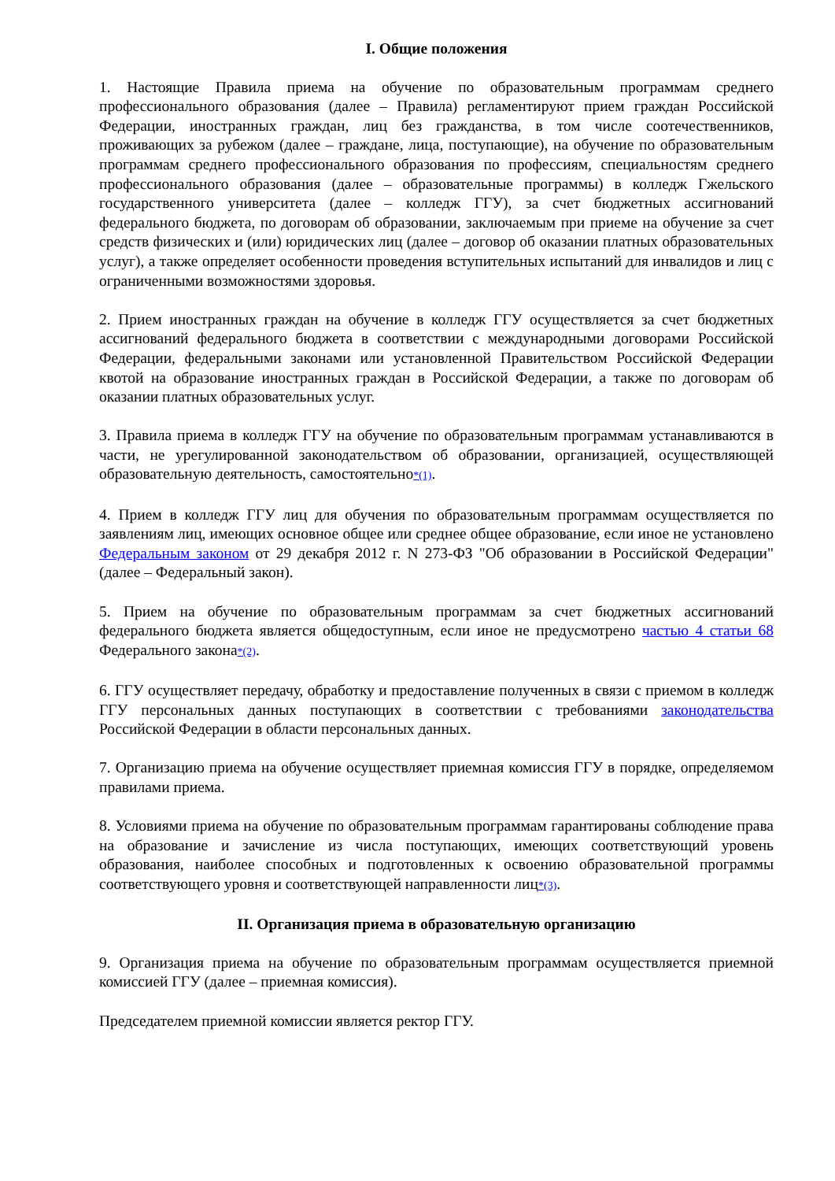I. Общие положения
1. Настоящие Правила приема на обучение по образовательным программам среднего профессионального образования (далее – Правила) регламентируют прием граждан Российской Федерации, иностранных граждан, лиц без гражданства, в том числе соотечественников, проживающих за рубежом (далее – граждане, лица, поступающие), на обучение по образовательным программам среднего профессионального образования по профессиям, специальностям среднего профессионального образования (далее – образовательные программы) в колледж Гжельского государственного университета (далее – колледж ГГУ), за счет бюджетных ассигнований федерального бюджета, по договорам об образовании, заключаемым при приеме на обучение за счет средств физических и (или) юридических лиц (далее – договор об оказании платных образовательных услуг), а также определяет особенности проведения вступительных испытаний для инвалидов и лиц с ограниченными возможностями здоровья.
2. Прием иностранных граждан на обучение в колледж ГГУ осуществляется за счет бюджетных ассигнований федерального бюджета в соответствии с международными договорами Российской Федерации, федеральными законами или установленной Правительством Российской Федерации квотой на образование иностранных граждан в Российской Федерации, а также по договорам об оказании платных образовательных услуг.
3. Правила приема в колледж ГГУ на обучение по образовательным программам устанавливаются в части, не урегулированной законодательством об образовании, организацией, осуществляющей образовательную деятельность, самостоятельно<sup>*(1)</sup>.
4. Прием в колледж ГГУ лиц для обучения по образовательным программам осуществляется по заявлениям лиц, имеющих основное общее или среднее общее образование, если иное не установлено Федеральным законом от 29 декабря 2012 г. N 273-ФЗ "Об образовании в Российской Федерации" (далее – Федеральный закон).
5. Прием на обучение по образовательным программам за счет бюджетных ассигнований федерального бюджета является общедоступным, если иное не предусмотрено частью 4 статьи 68 Федерального закона<sup>*(2)</sup>.
6. ГГУ осуществляет передачу, обработку и предоставление полученных в связи с приемом в колледж ГГУ персональных данных поступающих в соответствии с требованиями законодательства Российской Федерации в области персональных данных.
7. Организацию приема на обучение осуществляет приемная комиссия ГГУ в порядке, определяемом правилами приема.
8. Условиями приема на обучение по образовательным программам гарантированы соблюдение права на образование и зачисление из числа поступающих, имеющих соответствующий уровень образования, наиболее способных и подготовленных к освоению образовательной программы соответствующего уровня и соответствующей направленности лиц<sup>*(3)</sup>.
II. Организация приема в образовательную организацию
9. Организация приема на обучение по образовательным программам осуществляется приемной комиссией ГГУ (далее – приемная комиссия).
Председателем приемной комиссии является ректор ГГУ.